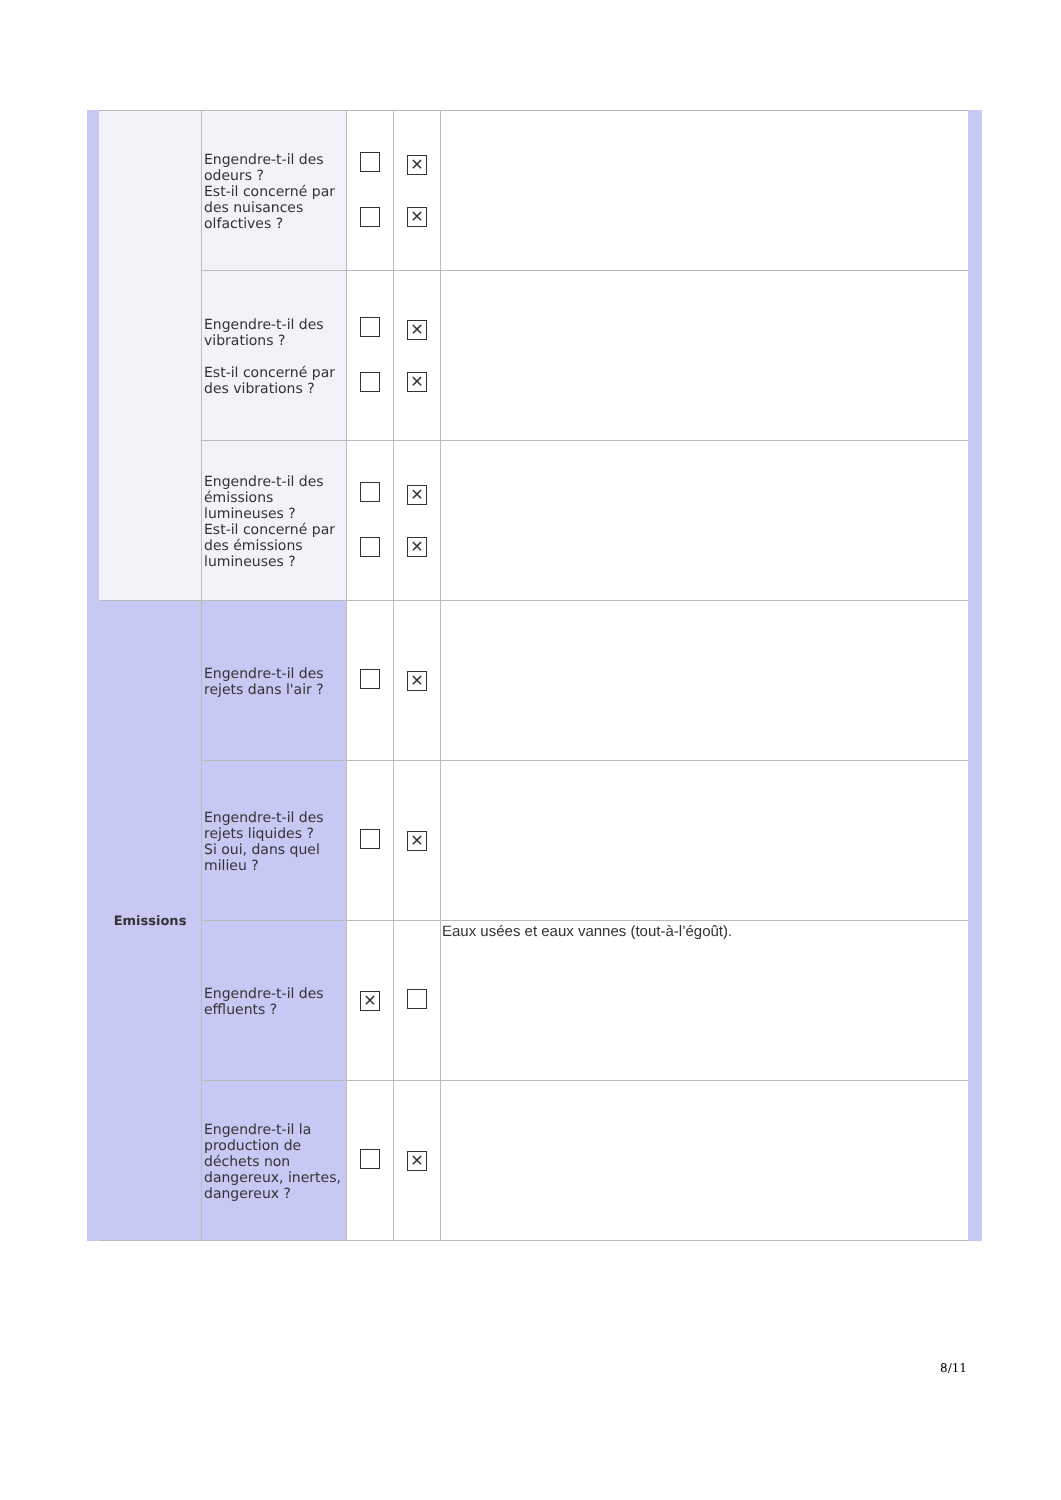| | Engendre-t-il des odeurs ? Est-il concerné par des nuisances olfactives ? | | ✕ ✕ | |
| | Engendre-t-il des vibrations ? Est-il concerné par des vibrations ? | | ✕ ✕ | |
| | Engendre-t-il des émissions lumineuses ? Est-il concerné par des émissions lumineuses ? | | ✕ ✕ | |
| Emissions | Engendre-t-il des rejets dans l'air ? | | ✕ | |
| | Engendre-t-il des rejets liquides ? Si oui, dans quel milieu ? | | ✕ | |
| | Engendre-t-il des effluents ? | ✕ | | Eaux usées et eaux vannes (tout-à-l’égoût). |
| | Engendre-t-il la production de déchets non dangereux, inertes, dangereux ? | | ✕ | |
8/11